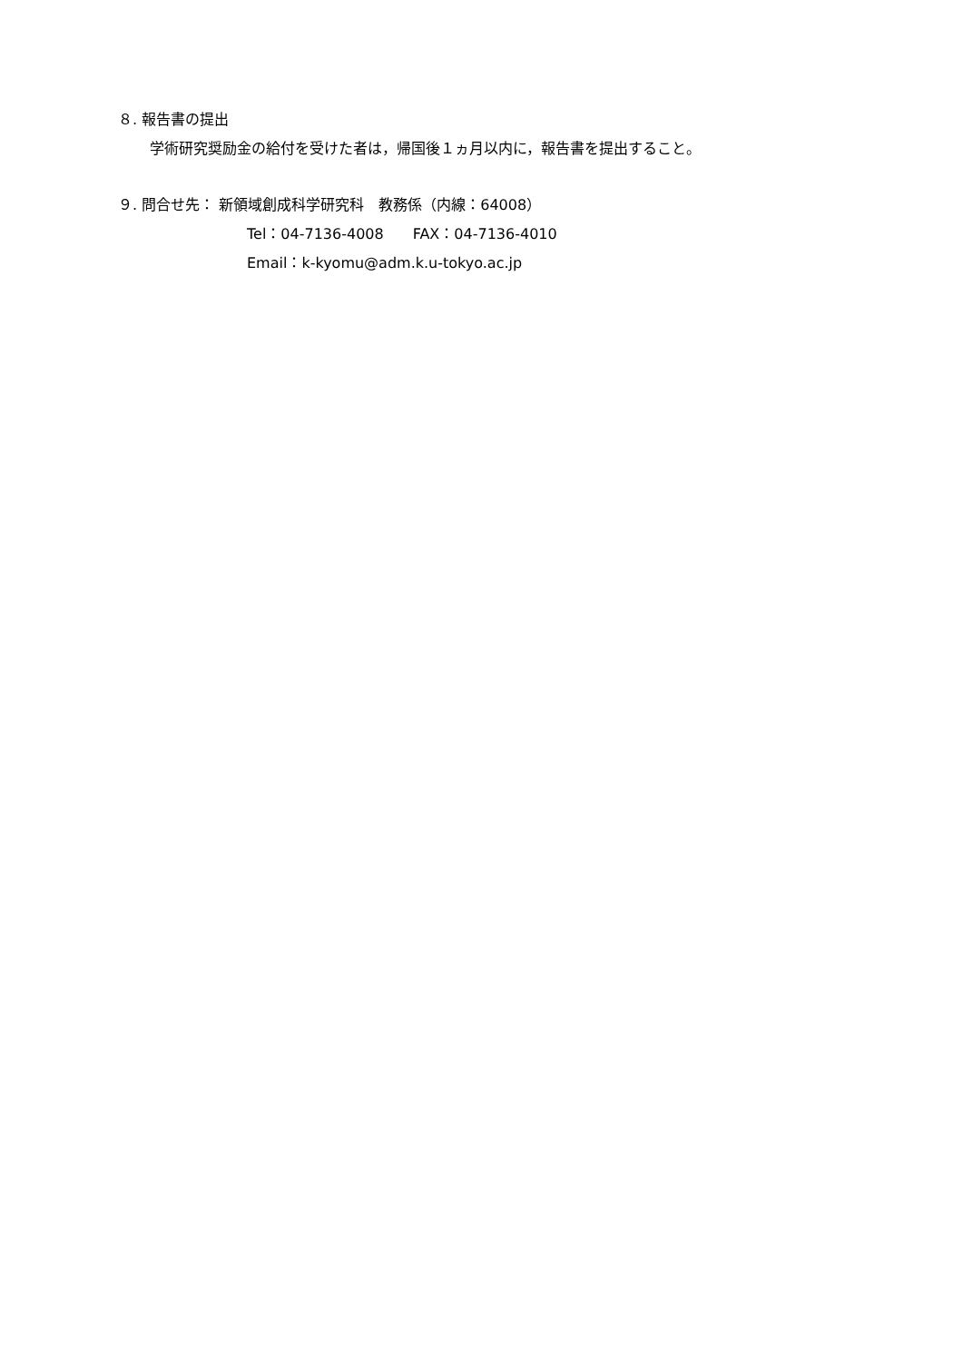８. 報告書の提出
学術研究奨励金の給付を受けた者は，帰国後１ヵ月以内に，報告書を提出すること。
９. 問合せ先： 新領域創成科学研究科　教務係（内線：64008）
Tel：04-7136-4008　　FAX：04-7136-4010
Email：k-kyomu@adm.k.u-tokyo.ac.jp